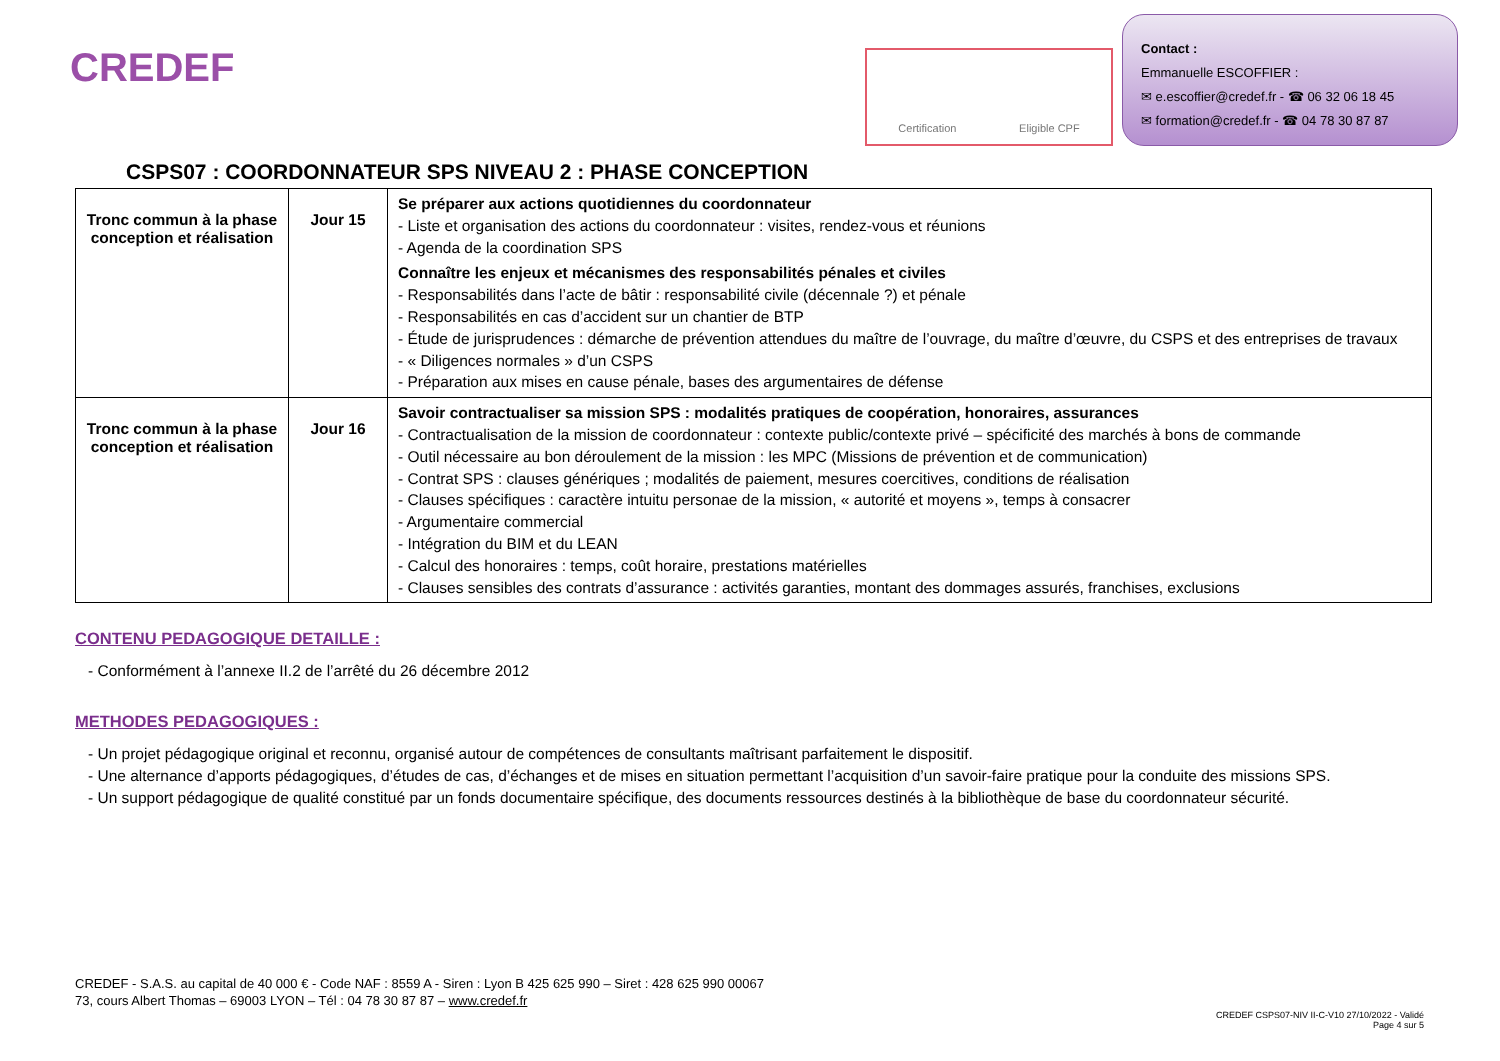CREDEF Certification Eligible CPF
Contact :
Emmanuelle ESCOFFIER :
✉ e.escoffier@credef.fr - ☎ 06 32 06 18 45
✉ formation@credef.fr - ☎ 04 78 30 87 87
CSPS07 : COORDONNATEUR SPS NIVEAU 2 : PHASE CONCEPTION
| Tronc commun à la phase conception et réalisation | Jour 15 | Se préparer aux actions quotidiennes du coordonnateur - Liste et organisation des actions du coordonnateur : visites, rendez-vous et réunions - Agenda de la coordination SPS Connaître les enjeux et mécanismes des responsabilités pénales et civiles - Responsabilités dans l’acte de bâtir : responsabilité civile (décennale ?) et pénale - Responsabilités en cas d’accident sur un chantier de BTP - Étude de jurisprudences : démarche de prévention attendues du maître de l’ouvrage, du maître d’œuvre, du CSPS et des entreprises de travaux - « Diligences normales » d’un CSPS - Préparation aux mises en cause pénale, bases des argumentaires de défense |
| Tronc commun à la phase conception et réalisation | Jour 16 | Savoir contractualiser sa mission SPS : modalités pratiques de coopération, honoraires, assurances - Contractualisation de la mission de coordonnateur : contexte public/contexte privé – spécificité des marchés à bons de commande - Outil nécessaire au bon déroulement de la mission : les MPC (Missions de prévention et de communication) - Contrat SPS : clauses génériques ; modalités de paiement, mesures coercitives, conditions de réalisation - Clauses spécifiques : caractère intuitu personae de la mission, « autorité et moyens », temps à consacrer - Argumentaire commercial - Intégration du BIM et du LEAN - Calcul des honoraires : temps, coût horaire, prestations matérielles - Clauses sensibles des contrats d’assurance : activités garanties, montant des dommages assurés, franchises, exclusions |
CONTENU PEDAGOGIQUE DETAILLE :
- Conformément à l’annexe II.2 de l’arrêté du 26 décembre 2012
METHODES PEDAGOGIQUES :
- Un projet pédagogique original et reconnu, organisé autour de compétences de consultants maîtrisant parfaitement le dispositif.
- Une alternance d’apports pédagogiques, d’études de cas, d’échanges et de mises en situation permettant l’acquisition d’un savoir-faire pratique pour la conduite des missions SPS.
- Un support pédagogique de qualité constitué par un fonds documentaire spécifique, des documents ressources destinés à la bibliothèque de base du coordonnateur sécurité.
CREDEF - S.A.S. au capital de 40 000 € - Code NAF : 8559 A - Siren : Lyon B 425 625 990 – Siret : 428 625 990 00067
73, cours Albert Thomas – 69003 LYON – Tél : 04 78 30 87 87 – www.credef.fr
CREDEF CSPS07-NIV II-C-V10 27/10/2022 - Validé
Page 4 sur 5